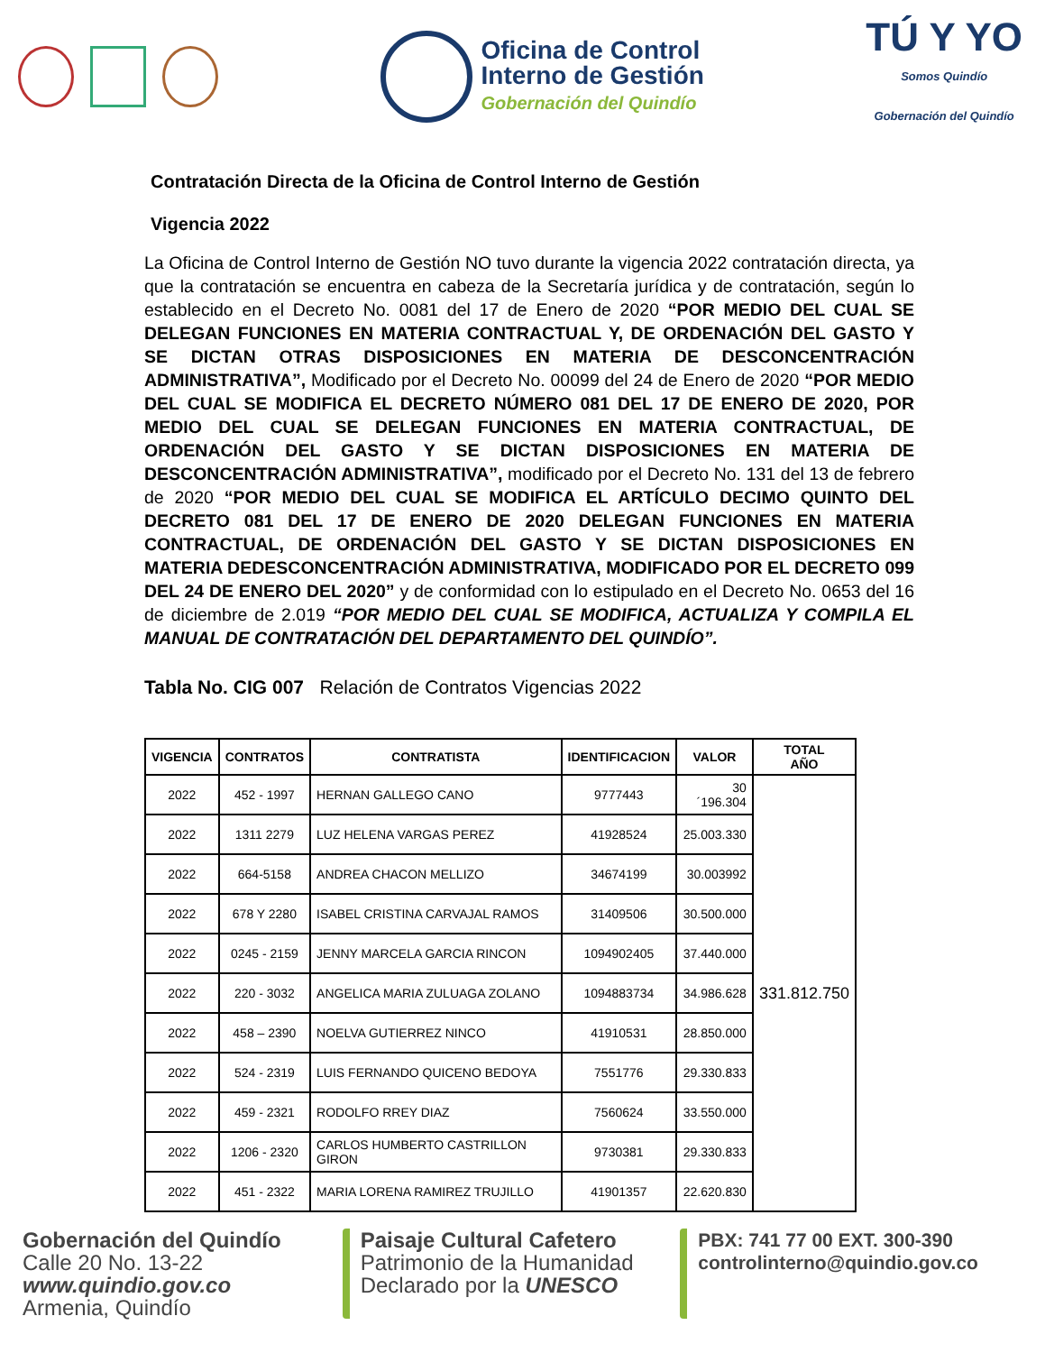Oficina de Control
Interno de Gestión
Gobernación del Quindío
TÚ Y YO
Somos Quindío
Gobernación del Quindío
Contratación Directa de la Oficina de Control Interno de Gestión
Vigencia 2022
La Oficina de Control Interno de Gestión NO tuvo durante la vigencia 2022 contratación directa, ya que la contratación se encuentra en cabeza de la Secretaría jurídica y de contratación, según lo establecido en el Decreto No. 0081 del 17 de Enero de 2020 “POR MEDIO DEL CUAL SE DELEGAN FUNCIONES EN MATERIA CONTRACTUAL Y, DE ORDENACIÓN DEL GASTO Y SE DICTAN OTRAS DISPOSICIONES EN MATERIA DE DESCONCENTRACIÓN ADMINISTRATIVA”, Modificado por el Decreto No. 00099 del 24 de Enero de 2020 “POR MEDIO DEL CUAL SE MODIFICA EL DECRETO NÚMERO 081 DEL 17 DE ENERO DE 2020, POR MEDIO DEL CUAL SE DELEGAN FUNCIONES EN MATERIA CONTRACTUAL, DE ORDENACIÓN DEL GASTO Y SE DICTAN DISPOSICIONES EN MATERIA DE DESCONCENTRACIÓN ADMINISTRATIVA”, modificado por el Decreto No. 131 del 13 de febrero de 2020 “POR MEDIO DEL CUAL SE MODIFICA EL ARTÍCULO DECIMO QUINTO DEL DECRETO 081 DEL 17 DE ENERO DE 2020 DELEGAN FUNCIONES EN MATERIA CONTRACTUAL, DE ORDENACIÓN DEL GASTO Y SE DICTAN DISPOSICIONES EN MATERIA DEDESCONCENTRACIÓN ADMINISTRATIVA, MODIFICADO POR EL DECRETO 099 DEL 24 DE ENERO DEL 2020” y de conformidad con lo estipulado en el Decreto No. 0653 del 16 de diciembre de 2.019 “POR MEDIO DEL CUAL SE MODIFICA, ACTUALIZA Y COMPILA EL MANUAL DE CONTRATACIÓN DEL DEPARTAMENTO DEL QUINDÍO”.
Tabla No. CIG 007 Relación de Contratos Vigencias 2022
| VIGENCIA | CONTRATOS | CONTRATISTA | IDENTIFICACION | VALOR | TOTAL AÑO |
| --- | --- | --- | --- | --- | --- |
| 2022 | 452 - 1997 | HERNAN GALLEGO CANO | 9777443 | 30´196.304 | 331.812.750 |
| 2022 | 1311 2279 | LUZ HELENA VARGAS PEREZ | 41928524 | 25.003.330 | |
| 2022 | 664-5158 | ANDREA CHACON MELLIZO | 34674199 | 30.003992 | |
| 2022 | 678 Y 2280 | ISABEL CRISTINA CARVAJAL RAMOS | 31409506 | 30.500.000 | |
| 2022 | 0245 - 2159 | JENNY MARCELA GARCIA RINCON | 1094902405 | 37.440.000 | |
| 2022 | 220 - 3032 | ANGELICA MARIA ZULUAGA ZOLANO | 1094883734 | 34.986.628 | |
| 2022 | 458 – 2390 | NOELVA GUTIERREZ NINCO | 41910531 | 28.850.000 | |
| 2022 | 524 - 2319 | LUIS FERNANDO QUICENO BEDOYA | 7551776 | 29.330.833 | |
| 2022 | 459 - 2321 | RODOLFO RREY DIAZ | 7560624 | 33.550.000 | |
| 2022 | 1206 - 2320 | CARLOS HUMBERTO CASTRILLON GIRON | 9730381 | 29.330.833 | |
| 2022 | 451 - 2322 | MARIA LORENA RAMIREZ TRUJILLO | 41901357 | 22.620.830 | |
Gobernación del Quindío
Calle 20 No. 13-22
www.quindio.gov.co
Armenia, Quindío
Paisaje Cultural Cafetero
Patrimonio de la Humanidad
Declarado por la UNESCO
PBX: 741 77 00 EXT. 300-390
controlinterno@quindio.gov.co